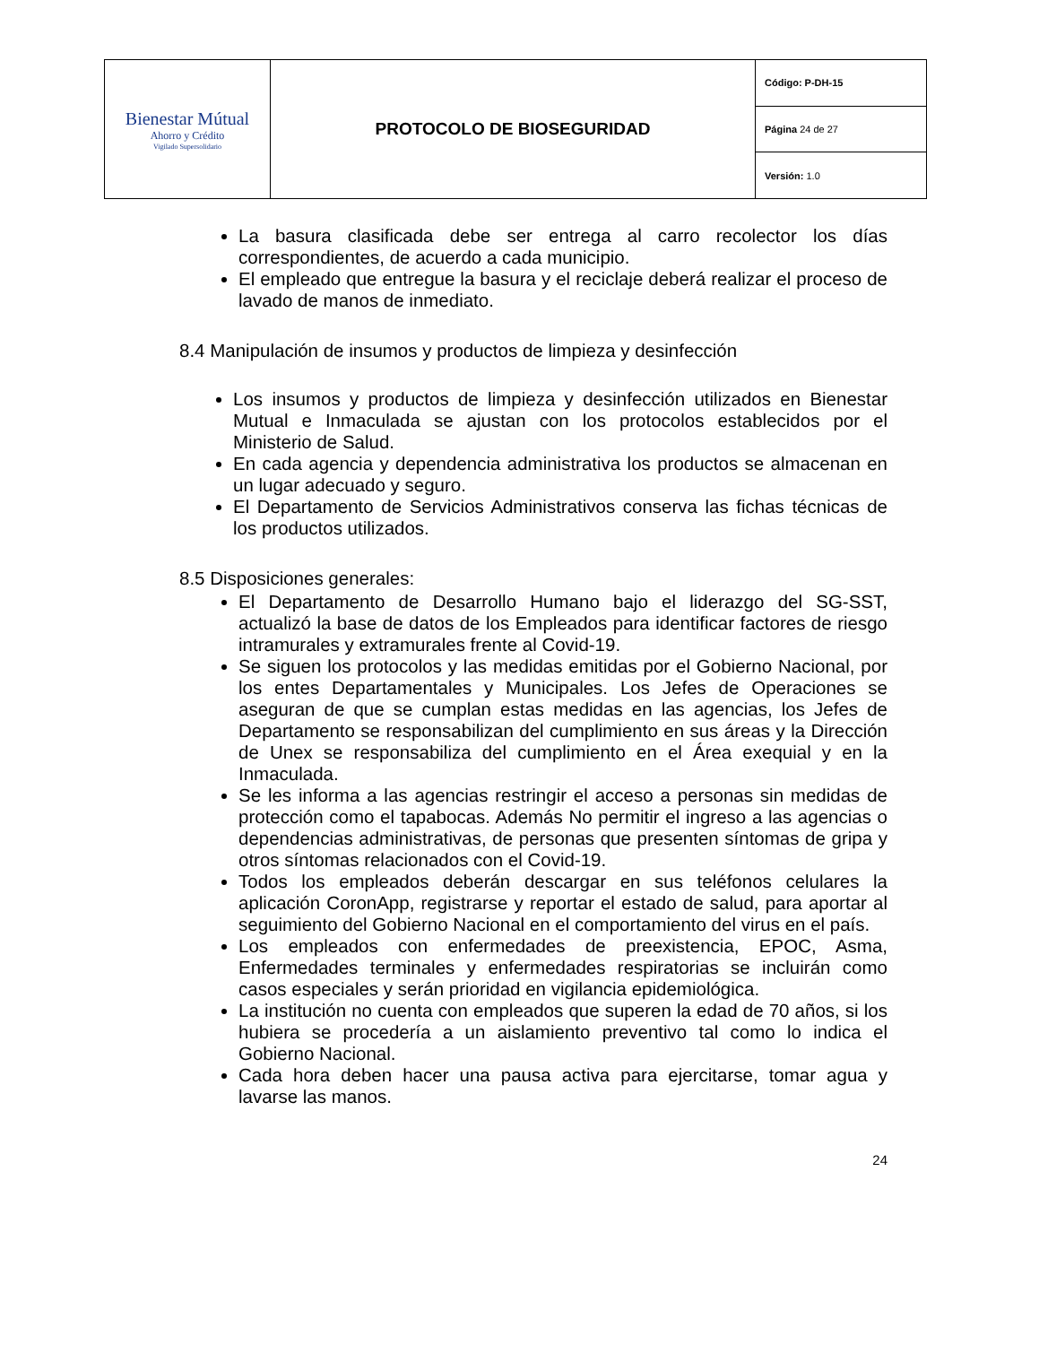| Bienestar Mútual Ahorro y Crédito Vigilado Supersolidario | PROTOCOLO DE BIOSEGURIDAD | Código: P-DH-15 |
| | | Página 24 de 27 |
| | | Versión: 1.0 |
La basura clasificada debe ser entrega al carro recolector los días correspondientes, de acuerdo a cada municipio.
El empleado que entregue la basura y el reciclaje deberá realizar el proceso de lavado de manos de inmediato.
8.4 Manipulación de insumos y productos de limpieza y desinfección
Los insumos y productos de limpieza y desinfección utilizados en Bienestar Mutual e Inmaculada se ajustan con los protocolos establecidos por el Ministerio de Salud.
En cada agencia y dependencia administrativa los productos se almacenan en un lugar adecuado y seguro.
El Departamento de Servicios Administrativos conserva las fichas técnicas de los productos utilizados.
8.5 Disposiciones generales:
El Departamento de Desarrollo Humano bajo el liderazgo del SG-SST, actualizó la base de datos de los Empleados para identificar factores de riesgo intramurales y extramurales frente al Covid-19.
Se siguen los protocolos y las medidas emitidas por el Gobierno Nacional, por los entes Departamentales y Municipales. Los Jefes de Operaciones se aseguran de que se cumplan estas medidas en las agencias, los Jefes de Departamento se responsabilizan del cumplimiento en sus áreas y la Dirección de Unex se responsabiliza del cumplimiento en el Área exequial y en la Inmaculada.
Se les informa a las agencias restringir el acceso a personas sin medidas de protección como el tapabocas. Además No permitir el ingreso a las agencias o dependencias administrativas, de personas que presenten síntomas de gripa y otros síntomas relacionados con el Covid-19.
Todos los empleados deberán descargar en sus teléfonos celulares la aplicación CoronApp, registrarse y reportar el estado de salud, para aportar al seguimiento del Gobierno Nacional en el comportamiento del virus en el país.
Los empleados con enfermedades de preexistencia, EPOC, Asma, Enfermedades terminales y enfermedades respiratorias se incluirán como casos especiales y serán prioridad en vigilancia epidemiológica.
La institución no cuenta con empleados que superen la edad de 70 años, si los hubiera se procedería a un aislamiento preventivo tal como lo indica el Gobierno Nacional.
Cada hora deben hacer una pausa activa para ejercitarse, tomar agua y lavarse las manos.
24